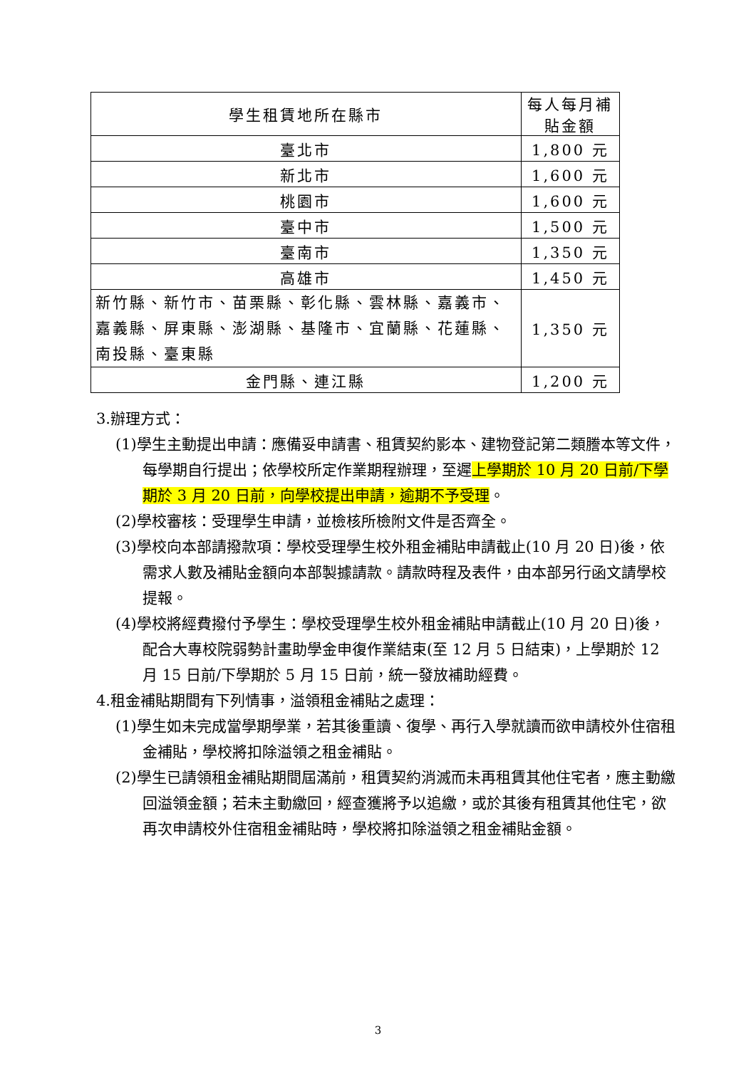| 學生租賃地所在縣市 | 每人每月補貼金額 |
| --- | --- |
| 臺北市 | 1,800 元 |
| 新北市 | 1,600 元 |
| 桃園市 | 1,600 元 |
| 臺中市 | 1,500 元 |
| 臺南市 | 1,350 元 |
| 高雄市 | 1,450 元 |
| 新竹縣、新竹市、苗栗縣、彰化縣、雲林縣、嘉義市、嘉義縣、屏東縣、澎湖縣、基隆市、宜蘭縣、花蓮縣、南投縣、臺東縣 | 1,350 元 |
| 金門縣、連江縣 | 1,200 元 |
3.辦理方式：
(1)學生主動提出申請：應備妥申請書、租賃契約影本、建物登記第二類謄本等文件，每學期自行提出；依學校所定作業期程辦理，至遲上學期於 10 月 20 日前/下學期於 3 月 20 日前，向學校提出申請，逾期不予受理。
(2)學校審核：受理學生申請，並檢核所檢附文件是否齊全。
(3)學校向本部請撥款項：學校受理學生校外租金補貼申請截止(10 月 20 日)後，依需求人數及補貼金額向本部製據請款。請款時程及表件，由本部另行函文請學校提報。
(4)學校將經費撥付予學生：學校受理學生校外租金補貼申請截止(10 月 20 日)後，配合大專校院弱勢計畫助學金申復作業結束(至 12 月 5 日結束)，上學期於 12 月 15 日前/下學期於 5 月 15 日前，統一發放補助經費。
4.租金補貼期間有下列情事，溢領租金補貼之處理：
(1)學生如未完成當學期學業，若其後重讀、復學、再行入學就讀而欲申請校外住宿租金補貼，學校將扣除溢領之租金補貼。
(2)學生已請領租金補貼期間屆滿前，租賃契約消滅而未再租賃其他住宅者，應主動繳回溢領金額；若未主動繳回，經查獲將予以追繳，或於其後有租賃其他住宅，欲再次申請校外住宿租金補貼時，學校將扣除溢領之租金補貼金額。
3